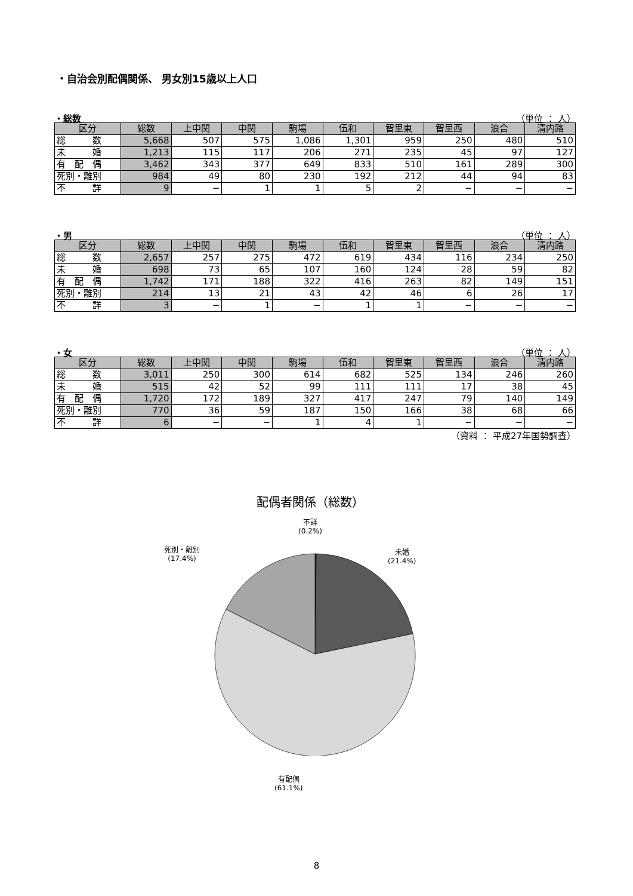・自治会別配偶関係、 男女別15歳以上人口
・総数 （単位 ： 人）
| 区分 | 総数 | 上中関 | 中関 | 駒場 | 伍和 | 智里東 | 智里西 | 浪合 | 清内路 |
| --- | --- | --- | --- | --- | --- | --- | --- | --- | --- |
| 総 数 | 5,668 | 507 | 575 | 1,086 | 1,301 | 959 | 250 | 480 | 510 |
| 未 婚 | 1,213 | 115 | 117 | 206 | 271 | 235 | 45 | 97 | 127 |
| 有 配 偶 | 3,462 | 343 | 377 | 649 | 833 | 510 | 161 | 289 | 300 |
| 死別・離別 | 984 | 49 | 80 | 230 | 192 | 212 | 44 | 94 | 83 |
| 不 詳 | 9 | − | 1 | 1 | 5 | 2 | − | − | − |
・男 （単位 ： 人）
| 区分 | 総数 | 上中関 | 中関 | 駒場 | 伍和 | 智里東 | 智里西 | 浪合 | 清内路 |
| --- | --- | --- | --- | --- | --- | --- | --- | --- | --- |
| 総 数 | 2,657 | 257 | 275 | 472 | 619 | 434 | 116 | 234 | 250 |
| 未 婚 | 698 | 73 | 65 | 107 | 160 | 124 | 28 | 59 | 82 |
| 有 配 偶 | 1,742 | 171 | 188 | 322 | 416 | 263 | 82 | 149 | 151 |
| 死別・離別 | 214 | 13 | 21 | 43 | 42 | 46 | 6 | 26 | 17 |
| 不 詳 | 3 | − | 1 | − | 1 | 1 | − | − | − |
・女 （単位 ： 人）
| 区分 | 総数 | 上中関 | 中関 | 駒場 | 伍和 | 智里東 | 智里西 | 浪合 | 清内路 |
| --- | --- | --- | --- | --- | --- | --- | --- | --- | --- |
| 総 数 | 3,011 | 250 | 300 | 614 | 682 | 525 | 134 | 246 | 260 |
| 未 婚 | 515 | 42 | 52 | 99 | 111 | 111 | 17 | 38 | 45 |
| 有 配 偶 | 1,720 | 172 | 189 | 327 | 417 | 247 | 79 | 140 | 149 |
| 死別・離別 | 770 | 36 | 59 | 187 | 150 | 166 | 38 | 68 | 66 |
| 不 詳 | 6 | − | − | 1 | 4 | 1 | − | − | − |
（資料 ： 平成27年国勢調査）
配偶者関係（総数）
不詳
(0.2%)
死別・離別
(17.4%)
未婚
(21.4%)
有配偶
(61.1%)
8